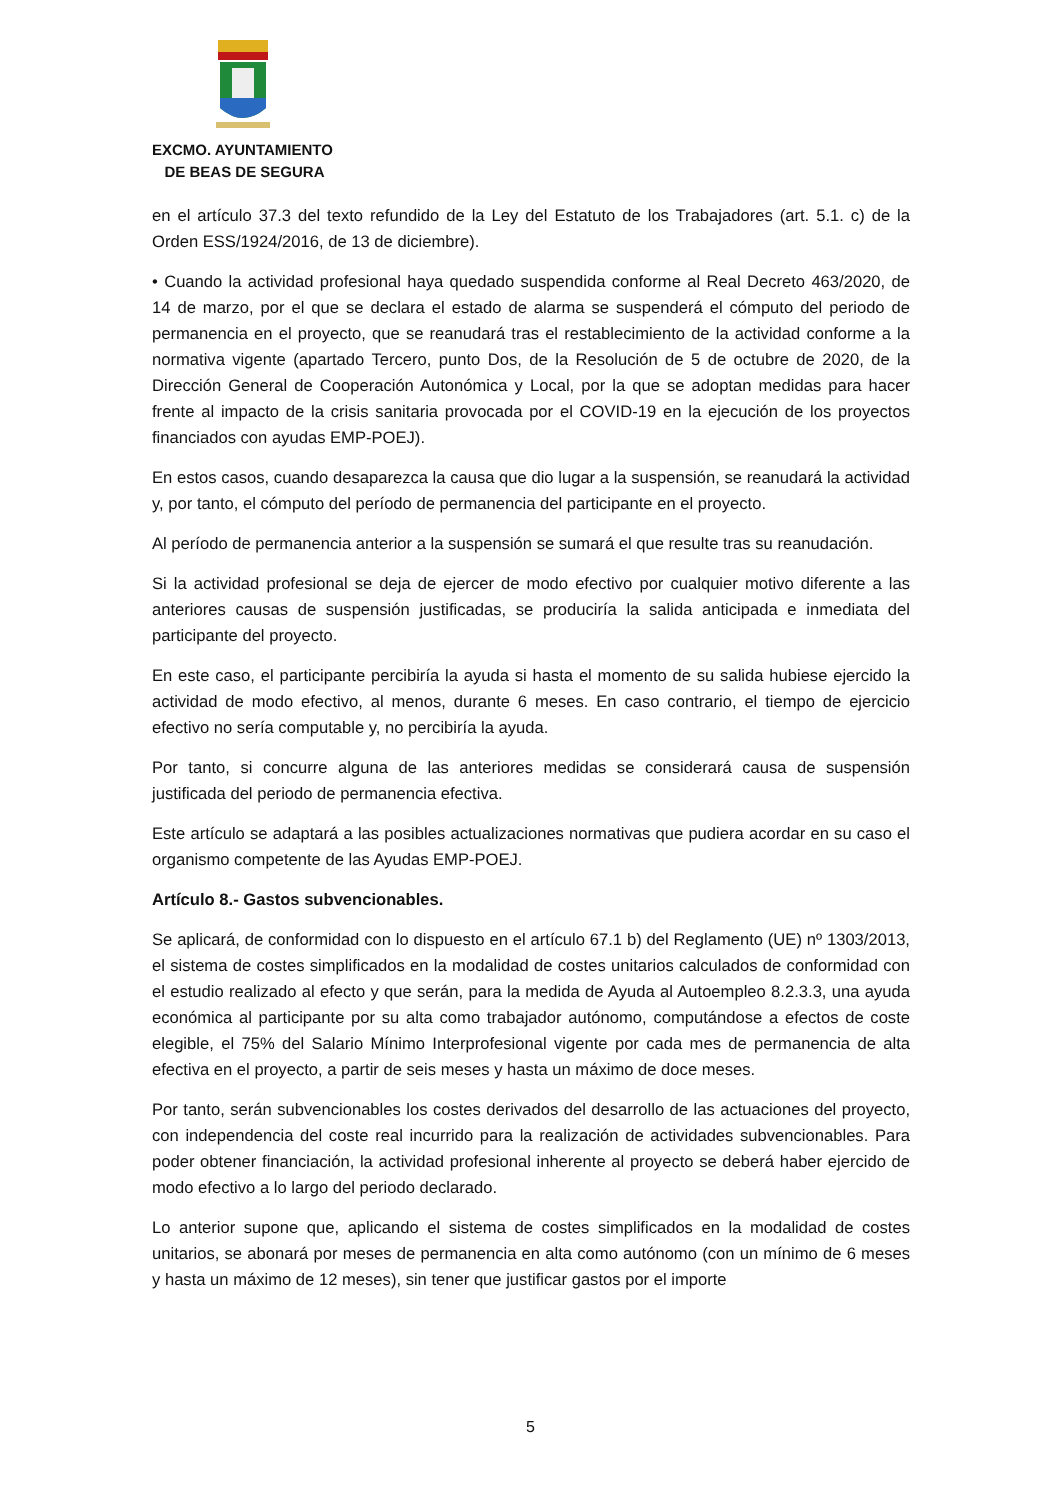EXCMO. AYUNTAMIENTO
DE BEAS DE SEGURA
en el artículo 37.3 del texto refundido de la Ley del Estatuto de los Trabajadores (art. 5.1. c) de la Orden ESS/1924/2016, de 13 de diciembre).
• Cuando la actividad profesional haya quedado suspendida conforme al Real Decreto 463/2020, de 14 de marzo, por el que se declara el estado de alarma se suspenderá el cómputo del periodo de permanencia en el proyecto, que se reanudará tras el restablecimiento de la actividad conforme a la normativa vigente (apartado Tercero, punto Dos, de la Resolución de 5 de octubre de 2020, de la Dirección General de Cooperación Autonómica y Local, por la que se adoptan medidas para hacer frente al impacto de la crisis sanitaria provocada por el COVID-19 en la ejecución de los proyectos financiados con ayudas EMP-POEJ).
En estos casos, cuando desaparezca la causa que dio lugar a la suspensión, se reanudará la actividad y, por tanto, el cómputo del período de permanencia del participante en el proyecto.
Al período de permanencia anterior a la suspensión se sumará el que resulte tras su reanudación.
Si la actividad profesional se deja de ejercer de modo efectivo por cualquier motivo diferente a las anteriores causas de suspensión justificadas, se produciría la salida anticipada e inmediata del participante del proyecto.
En este caso, el participante percibiría la ayuda si hasta el momento de su salida hubiese ejercido la actividad de modo efectivo, al menos, durante 6 meses. En caso contrario, el tiempo de ejercicio efectivo no sería computable y, no percibiría la ayuda.
Por tanto, si concurre alguna de las anteriores medidas se considerará causa de suspensión justificada del periodo de permanencia efectiva.
Este artículo se adaptará a las posibles actualizaciones normativas que pudiera acordar en su caso el organismo competente de las Ayudas EMP-POEJ.
Artículo 8.- Gastos subvencionables.
Se aplicará, de conformidad con lo dispuesto en el artículo 67.1 b) del Reglamento (UE) nº 1303/2013, el sistema de costes simplificados en la modalidad de costes unitarios calculados de conformidad con el estudio realizado al efecto y que serán, para la medida de Ayuda al Autoempleo 8.2.3.3, una ayuda económica al participante por su alta como trabajador autónomo, computándose a efectos de coste elegible, el 75% del Salario Mínimo Interprofesional vigente por cada mes de permanencia de alta efectiva en el proyecto, a partir de seis meses y hasta un máximo de doce meses.
Por tanto, serán subvencionables los costes derivados del desarrollo de las actuaciones del proyecto, con independencia del coste real incurrido para la realización de actividades subvencionables. Para poder obtener financiación, la actividad profesional inherente al proyecto se deberá haber ejercido de modo efectivo a lo largo del periodo declarado.
Lo anterior supone que, aplicando el sistema de costes simplificados en la modalidad de costes unitarios, se abonará por meses de permanencia en alta como autónomo (con un mínimo de 6 meses y hasta un máximo de 12 meses), sin tener que justificar gastos por el importe
5